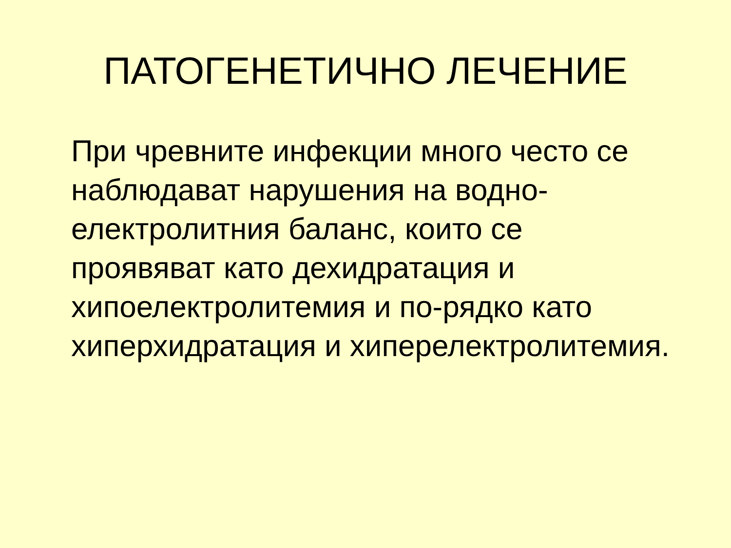ПАТОГЕНЕТИЧНО ЛЕЧЕНИЕ
При чревните инфекции много често се наблюдават нарушения на водно-
електролитния баланс, които се проявяват като дехидратация и хипоелектролитемия и по-рядко като хиперхидратация и хиперелектролитемия.